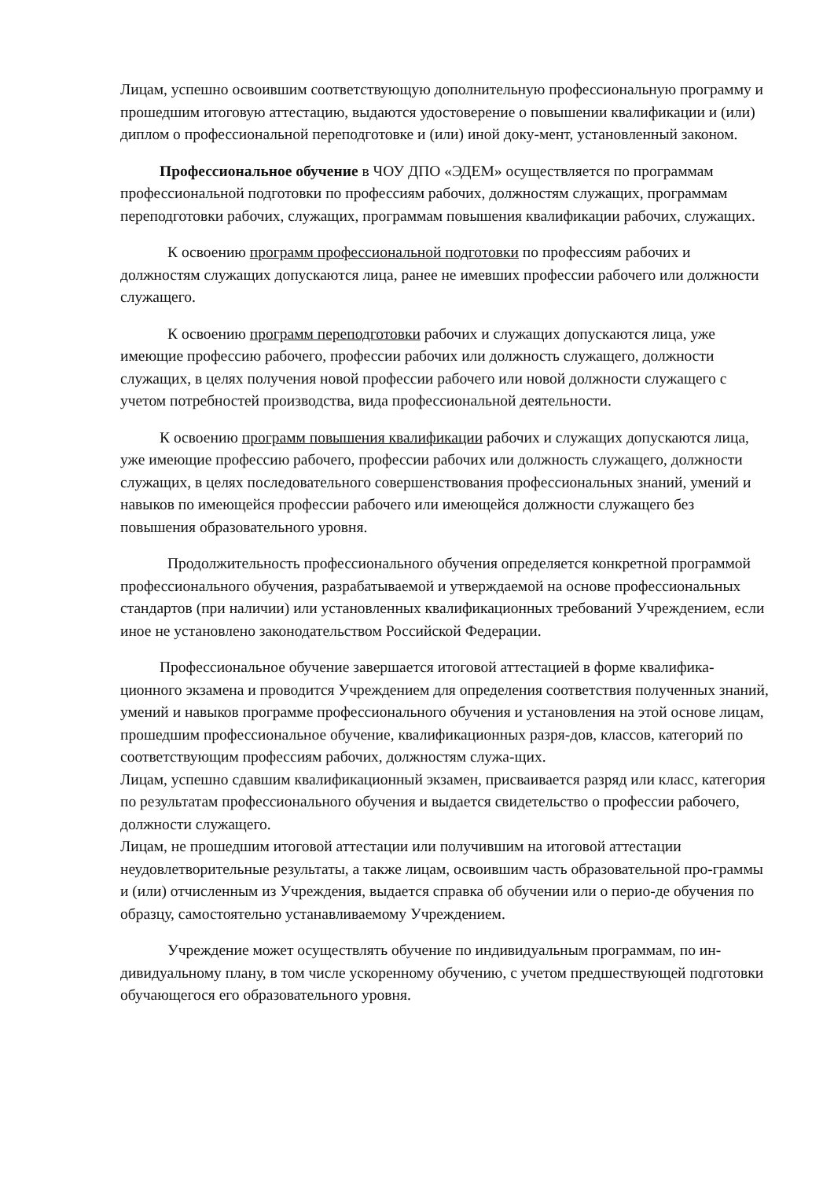Лицам, успешно освоившим соответствующую дополнительную профессиональную программу и прошедшим итоговую аттестацию, выдаются удостоверение о повышении квалификации и (или) диплом о профессиональной переподготовке и (или) иной доку-мент, установленный законом.
Профессиональное обучение в ЧОУ ДПО «ЭДЕМ» осуществляется по программам профессиональной подготовки по профессиям рабочих, должностям служащих, программам переподготовки рабочих, служащих, программам повышения квалификации рабочих, служащих.
К освоению программ профессиональной подготовки по профессиям рабочих и должностям служащих допускаются лица, ранее не имевших профессии рабочего или должности служащего.
К освоению программ переподготовки рабочих и служащих допускаются лица, уже имеющие профессию рабочего, профессии рабочих или должность служащего, должности служащих, в целях получения новой профессии рабочего или новой должности служащего с учетом потребностей производства, вида профессиональной деятельности.
К освоению программ повышения квалификации рабочих и служащих допускаются лица, уже имеющие профессию рабочего, профессии рабочих или должность служащего, должности служащих, в целях последовательного совершенствования профессиональных знаний, умений и навыков по имеющейся профессии рабочего или имеющейся должности служащего без повышения образовательного уровня.
Продолжительность профессионального обучения определяется конкретной программой профессионального обучения, разрабатываемой и утверждаемой на основе профессиональных стандартов (при наличии) или установленных квалификационных требований Учреждением, если иное не установлено законодательством Российской Федерации.
Профессиональное обучение завершается итоговой аттестацией в форме квалифика-ционного экзамена и проводится Учреждением для определения соответствия полученных знаний, умений и навыков программе профессионального обучения и установления на этой основе лицам, прошедшим профессиональное обучение, квалификационных разря-дов, классов, категорий по соответствующим профессиям рабочих, должностям служа-щих.
Лицам, успешно сдавшим квалификационный экзамен, присваивается разряд или класс, категория по результатам профессионального обучения и выдается свидетельство о профессии рабочего, должности служащего.
Лицам, не прошедшим итоговой аттестации или получившим на итоговой аттестации неудовлетворительные результаты, а также лицам, освоившим часть образовательной про-граммы и (или) отчисленным из Учреждения, выдается справка об обучении или о перио-де обучения по образцу, самостоятельно устанавливаемому Учреждением.
Учреждение может осуществлять обучение по индивидуальным программам, по ин-дивидуальному плану, в том числе ускоренному обучению, с учетом предшествующей подготовки обучающегося его образовательного уровня.